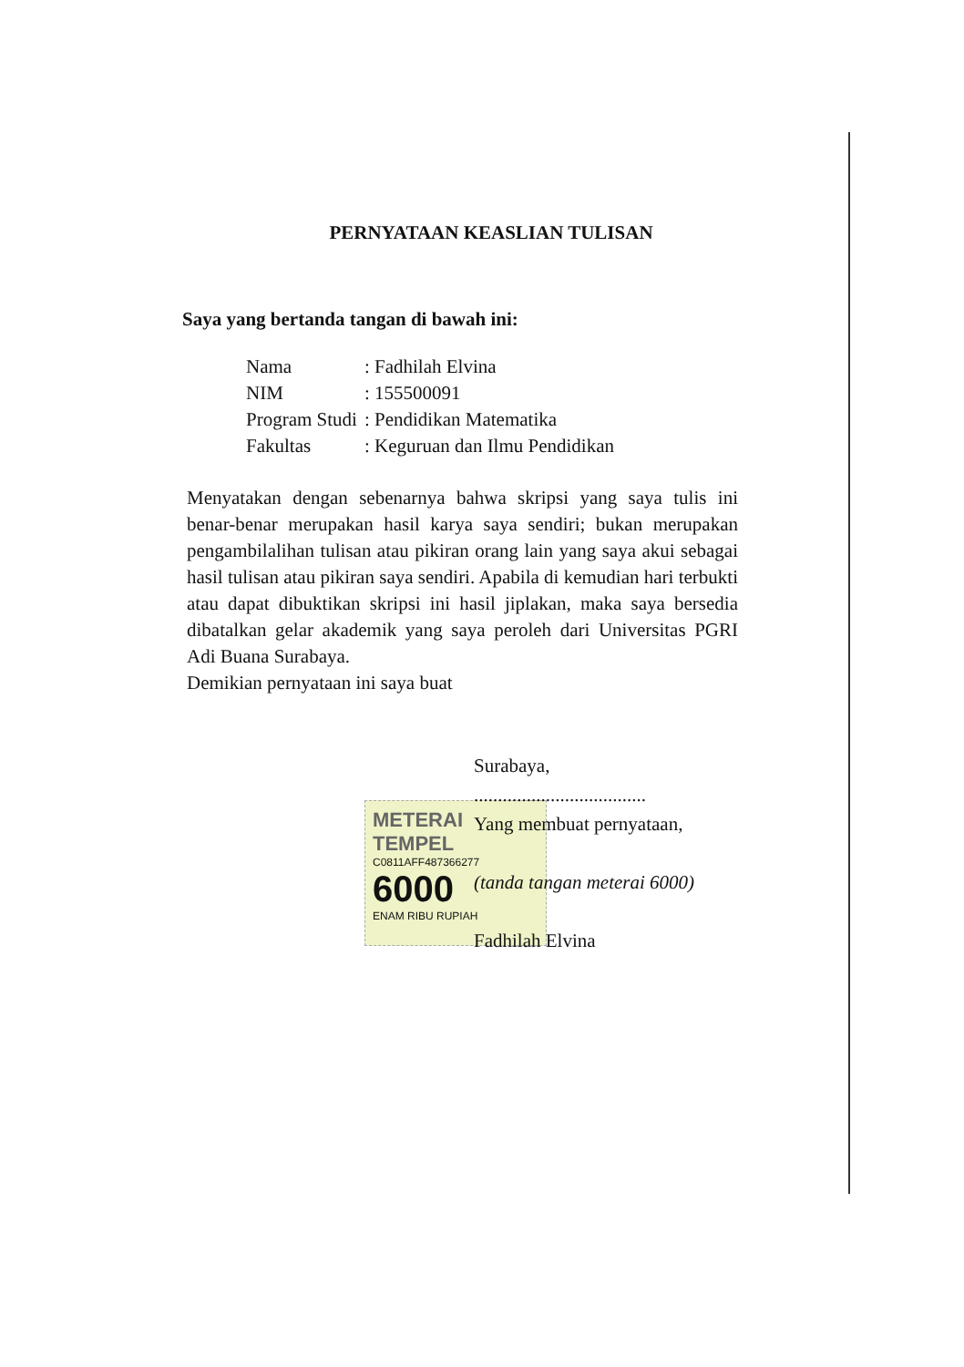PERNYATAAN KEASLIAN TULISAN
Saya yang bertanda tangan di bawah ini:
| Nama | : Fadhilah Elvina |
| NIM | : 155500091 |
| Program Studi | : Pendidikan Matematika |
| Fakultas | : Keguruan dan Ilmu Pendidikan |
Menyatakan dengan sebenarnya bahwa skripsi yang saya tulis ini benar-benar merupakan hasil karya saya sendiri; bukan merupakan pengambilalihan tulisan atau pikiran orang lain yang saya akui sebagai hasil tulisan atau pikiran saya sendiri. Apabila di kemudian hari terbukti atau dapat dibuktikan skripsi ini hasil jiplakan, maka saya bersedia dibatalkan gelar akademik yang saya peroleh dari Universitas PGRI Adi Buana Surabaya.
Demikian pernyataan ini saya buat
Surabaya,
....................................
Yang membuat pernyataan,
(tanda tangan meterai 6000)
Fadhilah Elvina
METERAI TEMPEL
C0811AFF487366277
6000
ENAM RIBU RUPIAH